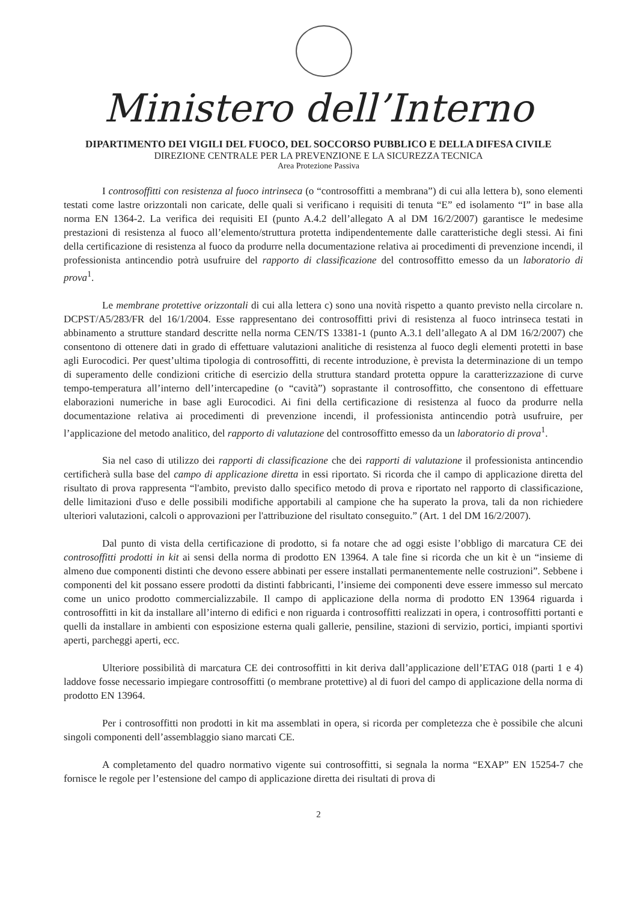Ministero dell’Interno
DIPARTIMENTO DEI VIGILI DEL FUOCO, DEL SOCCORSO PUBBLICO E DELLA DIFESA CIVILE
DIREZIONE CENTRALE PER LA PREVENZIONE E LA SICUREZZA TECNICA
Area Protezione Passiva
I controsoffitti con resistenza al fuoco intrinseca (o “controsoffitti a membrana”) di cui alla lettera b), sono elementi testati come lastre orizzontali non caricate, delle quali si verificano i requisiti di tenuta “E” ed isolamento “I” in base alla norma EN 1364-2. La verifica dei requisiti EI (punto A.4.2 dell’allegato A al DM 16/2/2007) garantisce le medesime prestazioni di resistenza al fuoco all’elemento/struttura protetta indipendentemente dalle caratteristiche degli stessi. Ai fini della certificazione di resistenza al fuoco da produrre nella documentazione relativa ai procedimenti di prevenzione incendi, il professionista antincendio potrà usufruire del rapporto di classificazione del controsoffitto emesso da un laboratorio di prova<sup>1</sup>.
Le membrane protettive orizzontali di cui alla lettera c) sono una novità rispetto a quanto previsto nella circolare n. DCPST/A5/283/FR del 16/1/2004. Esse rappresentano dei controsoffitti privi di resistenza al fuoco intrinseca testati in abbinamento a strutture standard descritte nella norma CEN/TS 13381-1 (punto A.3.1 dell’allegato A al DM 16/2/2007) che consentono di ottenere dati in grado di effettuare valutazioni analitiche di resistenza al fuoco degli elementi protetti in base agli Eurocodici. Per quest’ultima tipologia di controsoffitti, di recente introduzione, è prevista la determinazione di un tempo di superamento delle condizioni critiche di esercizio della struttura standard protetta oppure la caratterizzazione di curve tempo-temperatura all’interno dell’intercapedine (o “cavità”) soprastante il controsoffitto, che consentono di effettuare elaborazioni numeriche in base agli Eurocodici. Ai fini della certificazione di resistenza al fuoco da produrre nella documentazione relativa ai procedimenti di prevenzione incendi, il professionista antincendio potrà usufruire, per l’applicazione del metodo analitico, del rapporto di valutazione del controsoffitto emesso da un laboratorio di prova<sup>1</sup>.
Sia nel caso di utilizzo dei rapporti di classificazione che dei rapporti di valutazione il professionista antincendio certificherà sulla base del campo di applicazione diretta in essi riportato. Si ricorda che il campo di applicazione diretta del risultato di prova rappresenta “l'ambito, previsto dallo specifico metodo di prova e riportato nel rapporto di classificazione, delle limitazioni d'uso e delle possibili modifiche apportabili al campione che ha superato la prova, tali da non richiedere ulteriori valutazioni, calcoli o approvazioni per l'attribuzione del risultato conseguito.” (Art. 1 del DM 16/2/2007).
Dal punto di vista della certificazione di prodotto, si fa notare che ad oggi esiste l’obbligo di marcatura CE dei controsoffitti prodotti in kit ai sensi della norma di prodotto EN 13964. A tale fine si ricorda che un kit è un “insieme di almeno due componenti distinti che devono essere abbinati per essere installati permanentemente nelle costruzioni”. Sebbene i componenti del kit possano essere prodotti da distinti fabbricanti, l’insieme dei componenti deve essere immesso sul mercato come un unico prodotto commercializzabile. Il campo di applicazione della norma di prodotto EN 13964 riguarda i controsoffitti in kit da installare all’interno di edifici e non riguarda i controsoffitti realizzati in opera, i controsoffitti portanti e quelli da installare in ambienti con esposizione esterna quali gallerie, pensiline, stazioni di servizio, portici, impianti sportivi aperti, parcheggi aperti, ecc.
Ulteriore possibilità di marcatura CE dei controsoffitti in kit deriva dall’applicazione dell’ETAG 018 (parti 1 e 4) laddove fosse necessario impiegare controsoffitti (o membrane protettive) al di fuori del campo di applicazione della norma di prodotto EN 13964.
Per i controsoffitti non prodotti in kit ma assemblati in opera, si ricorda per completezza che è possibile che alcuni singoli componenti dell’assemblaggio siano marcati CE.
A completamento del quadro normativo vigente sui controsoffitti, si segnala la norma “EXAP” EN 15254-7 che fornisce le regole per l’estensione del campo di applicazione diretta dei risultati di prova di
2